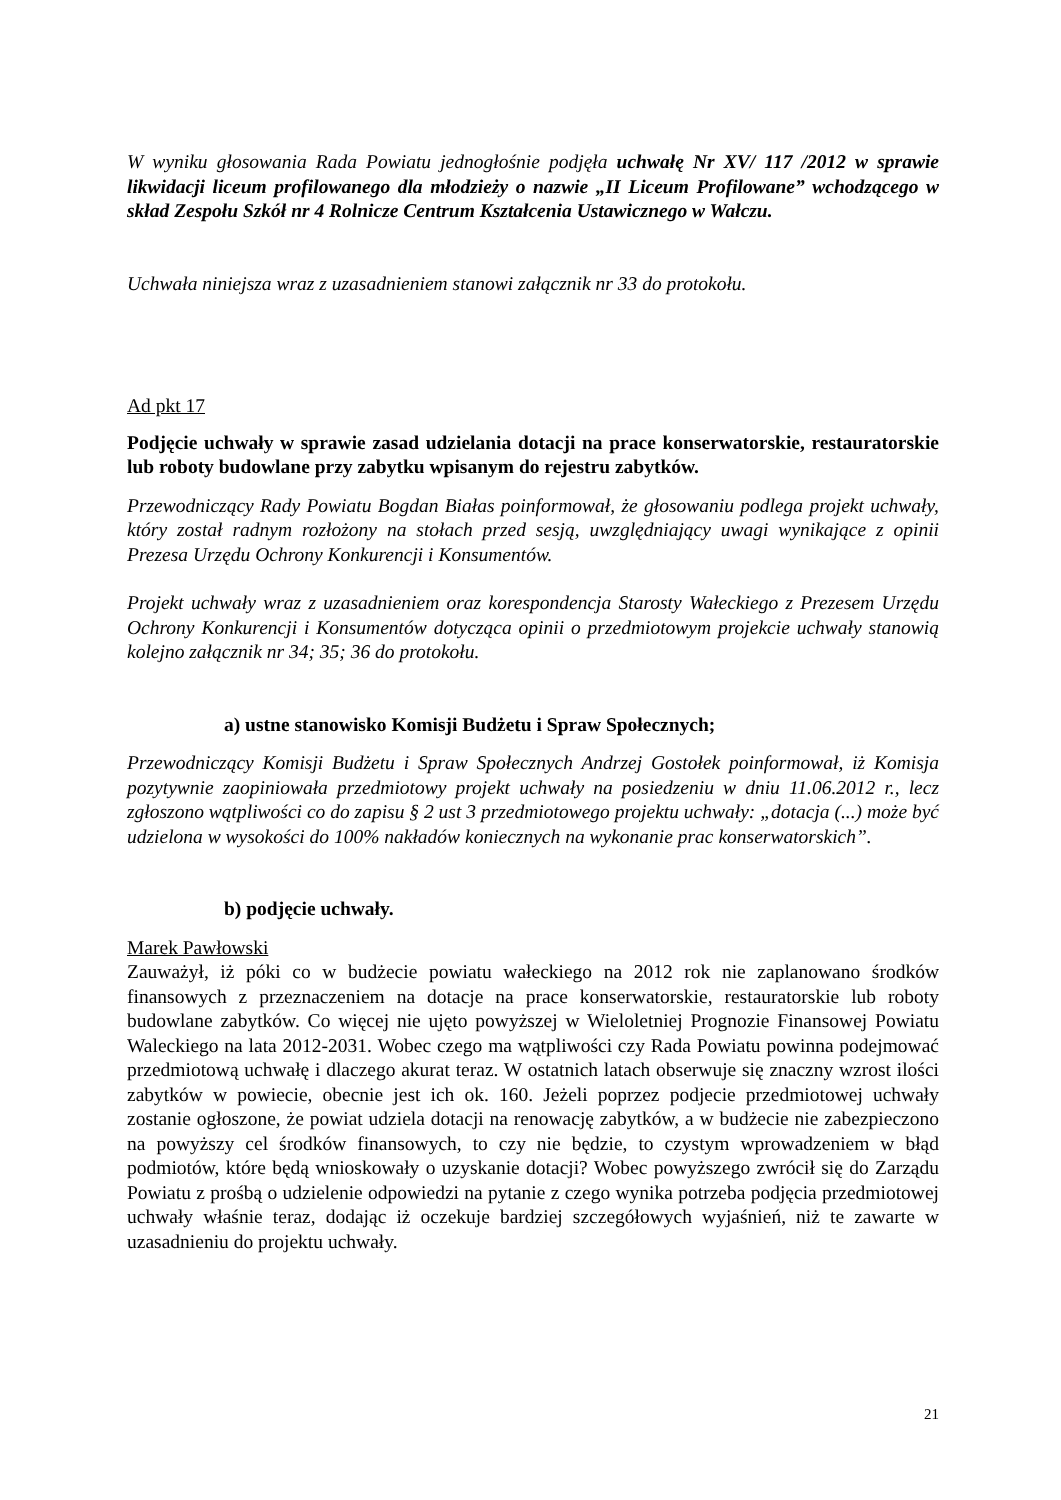W wyniku głosowania Rada Powiatu jednogłośnie podjęła uchwałę Nr XV/ 117 /2012 w sprawie likwidacji liceum profilowanego dla młodzieży o nazwie „II Liceum Profilowane” wchodzącego w skład Zespołu Szkół nr 4 Rolnicze Centrum Kształcenia Ustawicznego w Wałczu.
Uchwała niniejsza wraz z uzasadnieniem stanowi załącznik nr 33 do protokołu.
Ad pkt 17
Podjęcie uchwały w sprawie zasad udzielania dotacji na prace konserwatorskie, restauratorskie lub roboty budowlane przy zabytku wpisanym do rejestru zabytków.
Przewodniczący Rady Powiatu Bogdan Białas poinformował, że głosowaniu podlega projekt uchwały, który został radnym rozłożony na stołach przed sesją, uwzględniający uwagi wynikające z opinii Prezesa Urzędu Ochrony Konkurencji i Konsumentów.
Projekt uchwały wraz z uzasadnieniem oraz korespondencja Starosty Wałeckiego z Prezesem Urzędu Ochrony Konkurencji i Konsumentów dotycząca opinii o przedmiotowym projekcie uchwały stanowią kolejno załącznik nr 34; 35; 36 do protokołu.
a) ustne stanowisko Komisji Budżetu i Spraw Społecznych;
Przewodniczący Komisji Budżetu i Spraw Społecznych Andrzej Gostołek poinformował, iż Komisja pozytywnie zaopiniowała przedmiotowy projekt uchwały na posiedzeniu w dniu 11.06.2012 r., lecz zgłoszono wątpliwości co do zapisu § 2 ust 3 przedmiotowego projektu uchwały: „dotacja (...) może być udzielona w wysokości do 100% nakładów koniecznych na wykonanie prac konserwatorskich”.
b) podjęcie uchwały.
Marek Pawłowski
Zauważył, iż póki co w budżecie powiatu wałeckiego na 2012 rok nie zaplanowano środków finansowych z przeznaczeniem na dotacje na prace konserwatorskie, restauratorskie lub roboty budowlane zabytków. Co więcej nie ujęto powyższej w Wieloletniej Prognozie Finansowej Powiatu Waleckiego na lata 2012-2031. Wobec czego ma wątpliwości czy Rada Powiatu powinna podejmować przedmiotową uchwałę i dlaczego akurat teraz. W ostatnich latach obserwuje się znaczny wzrost ilości zabytków w powiecie, obecnie jest ich ok. 160. Jeżeli poprzez podjecie przedmiotowej uchwały zostanie ogłoszone, że powiat udziela dotacji na renowację zabytków, a w budżecie nie zabezpieczono na powyższy cel środków finansowych, to czy nie będzie, to czystym wprowadzeniem w błąd podmiotów, które będą wnioskowały o uzyskanie dotacji? Wobec powyższego zwrócił się do Zarządu Powiatu z prośbą o udzielenie odpowiedzi na pytanie z czego wynika potrzeba podjęcia przedmiotowej uchwały właśnie teraz, dodając iż oczekuje bardziej szczegółowych wyjaśnień, niż te zawarte w uzasadnieniu do projektu uchwały.
21